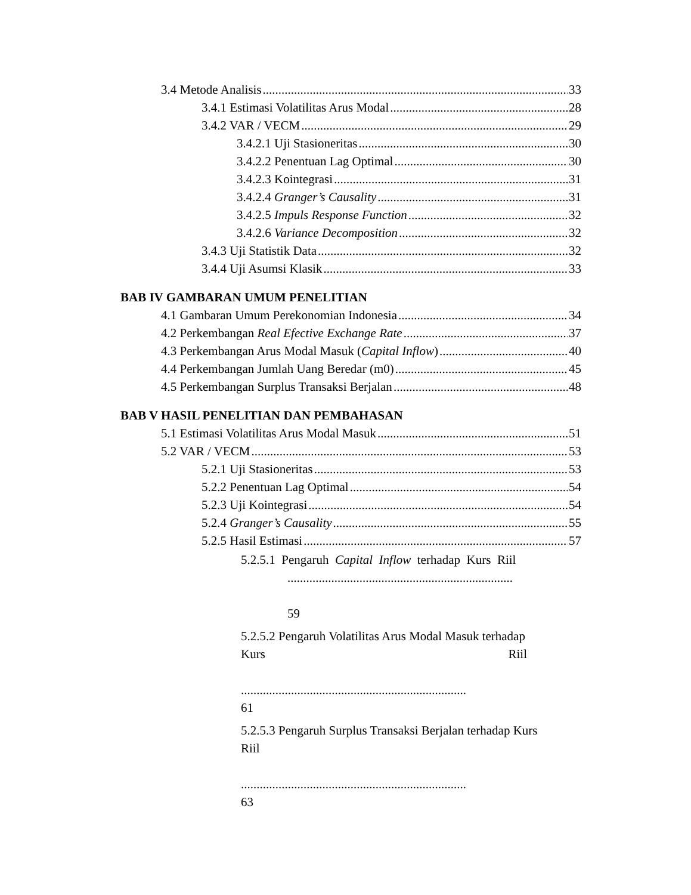3.4 Metode Analisis 33
3.4.1 Estimasi Volatilitas Arus Modal 28
3.4.2 VAR / VECM 29
3.4.2.1 Uji Stasioneritas 30
3.4.2.2 Penentuan Lag Optimal 30
3.4.2.3 Kointegrasi 31
3.4.2.4 Granger’s Causality 31
3.4.2.5 Impuls Response Function 32
3.4.2.6 Variance Decomposition 32
3.4.3 Uji Statistik Data 32
3.4.4 Uji Asumsi Klasik 33
BAB IV GAMBARAN UMUM PENELITIAN
4.1 Gambaran Umum Perekonomian Indonesia 34
4.2 Perkembangan Real Efective Exchange Rate 37
4.3 Perkembangan Arus Modal Masuk (Capital Inflow) 40
4.4 Perkembangan Jumlah Uang Beredar (m0) 45
4.5 Perkembangan Surplus Transaksi Berjalan 48
BAB V HASIL PENELITIAN DAN PEMBAHASAN
5.1 Estimasi Volatilitas Arus Modal Masuk 51
5.2 VAR / VECM 53
5.2.1 Uji Stasioneritas 53
5.2.2 Penentuan Lag Optimal 54
5.2.3 Uji Kointegrasi 54
5.2.4 Granger’s Causality 55
5.2.5 Hasil Estimasi 57
5.2.5.1 Pengaruh Capital Inflow terhadap Kurs Riil
........................................................................
59
5.2.5.2 Pengaruh Volatilitas Arus Modal Masuk terhadap
Kurs Riil
........................................................................
61
5.2.5.3 Pengaruh Surplus Transaksi Berjalan terhadap Kurs
Riil
........................................................................
63